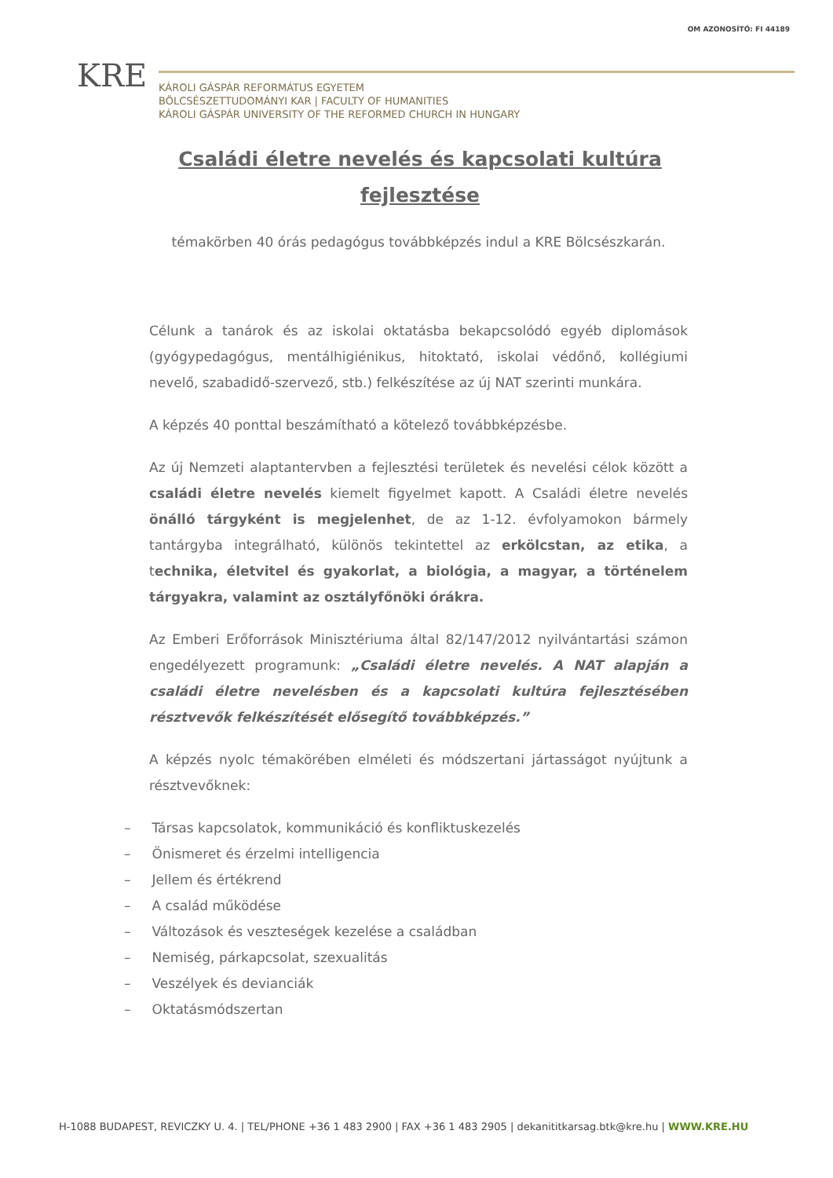OM AZONOSÍTÓ: FI 44189
KRE
KÁROLI GÁSPÁR REFORMÁTUS EGYETEM
BÖLCSÉSZETTUDOMÁNYI KAR | FACULTY OF HUMANITIES
KÁROLI GÁSPÁR UNIVERSITY OF THE REFORMED CHURCH IN HUNGARY
Családi életre nevelés és kapcsolati kultúra fejlesztése
témakörben 40 órás pedagógus továbbképzés indul a KRE Bölcsészkarán.
Célunk a tanárok és az iskolai oktatásba bekapcsolódó egyéb diplomások (gyógypedagógus, mentálhigiénikus, hitoktató, iskolai védőnő, kollégiumi nevelő, szabadidő-szervező, stb.) felkészítése az új NAT szerinti munkára.
A képzés 40 ponttal beszámítható a kötelező továbbképzésbe.
Az új Nemzeti alaptantervben a fejlesztési területek és nevelési célok között a családi életre nevelés kiemelt figyelmet kapott. A Családi életre nevelés önálló tárgyként is megjelenhet, de az 1-12. évfolyamokon bármely tantárgyba integrálható, különös tekintettel az erkölcstan, az etika, a technika, életvitel és gyakorlat, a biológia, a magyar, a történelem tárgyakra, valamint az osztályfőnöki órákra.
Az Emberi Erőforrások Minisztériuma által 82/147/2012 nyilvántartási számon engedélyezett programunk: „Családi életre nevelés. A NAT alapján a családi életre nevelésben és a kapcsolati kultúra fejlesztésében résztvevők felkészítését elősegítő továbbképzés.”
A képzés nyolc témakörében elméleti és módszertani jártasságot nyújtunk a résztvevőknek:
– Társas kapcsolatok, kommunikáció és konfliktuskezelés
– Önismeret és érzelmi intelligencia
– Jellem és értékrend
– A család működése
– Változások és veszteségek kezelése a családban
– Nemiség, párkapcsolat, szexualitás
– Veszélyek és devianciák
– Oktatásmódszertan
H-1088 BUDAPEST, REVICZKY U. 4. | TEL/PHONE +36 1 483 2900 | FAX +36 1 483 2905 | dekanititkarsag.btk@kre.hu | WWW.KRE.HU